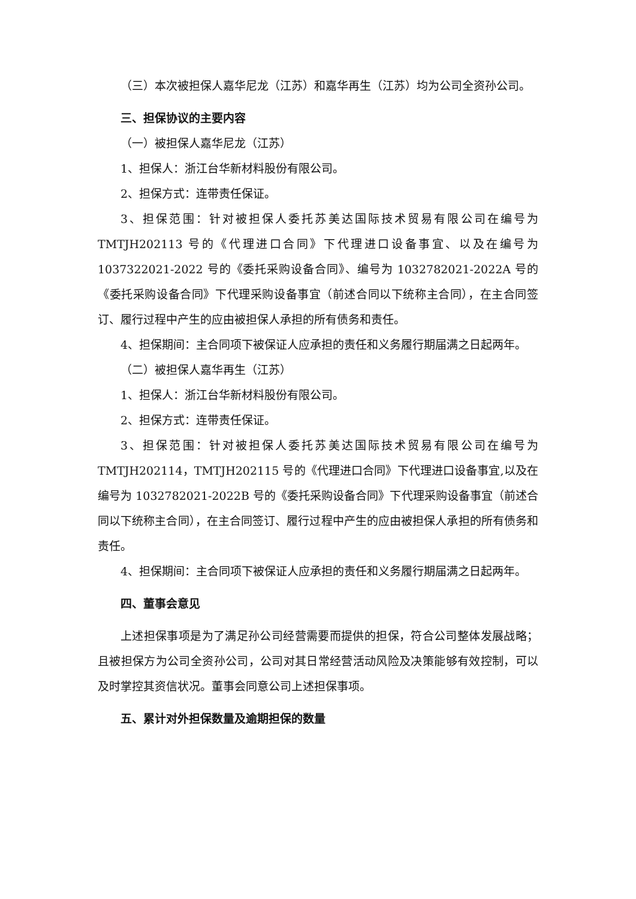（三）本次被担保人嘉华尼龙（江苏）和嘉华再生（江苏）均为公司全资孙公司。
三、担保协议的主要内容
（一）被担保人嘉华尼龙（江苏）
1、担保人：浙江台华新材料股份有限公司。
2、担保方式：连带责任保证。
3、担保范围：针对被担保人委托苏美达国际技术贸易有限公司在编号为TMTJH202113 号的《代理进口合同》下代理进口设备事宜、以及在编号为1037322021-2022 号的《委托采购设备合同》、编号为 1032782021-2022A 号的《委托采购设备合同》下代理采购设备事宜（前述合同以下统称主合同），在主合同签订、履行过程中产生的应由被担保人承担的所有债务和责任。
4、担保期间：主合同项下被保证人应承担的责任和义务履行期届满之日起两年。
（二）被担保人嘉华再生（江苏）
1、担保人：浙江台华新材料股份有限公司。
2、担保方式：连带责任保证。
3、担保范围：针对被担保人委托苏美达国际技术贸易有限公司在编号为TMTJH202114，TMTJH202115 号的《代理进口合同》下代理进口设备事宜,以及在编号为 1032782021-2022B 号的《委托采购设备合同》下代理采购设备事宜（前述合同以下统称主合同），在主合同签订、履行过程中产生的应由被担保人承担的所有债务和责任。
4、担保期间：主合同项下被保证人应承担的责任和义务履行期届满之日起两年。
四、董事会意见
上述担保事项是为了满足孙公司经营需要而提供的担保，符合公司整体发展战略；且被担保方为公司全资孙公司，公司对其日常经营活动风险及决策能够有效控制，可以及时掌控其资信状况。董事会同意公司上述担保事项。
五、累计对外担保数量及逾期担保的数量